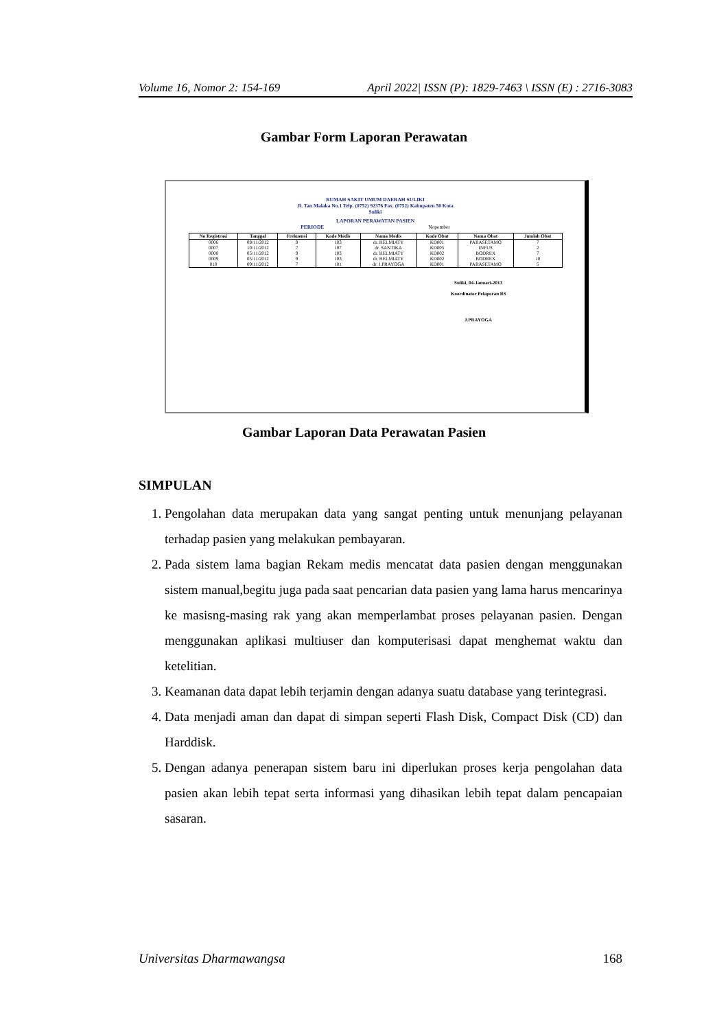Volume 16, Nomor 2: 154-169 April 2022| ISSN (P): 1829-7463 \ ISSN (E) : 2716-3083
Gambar Form Laporan Perawatan
RUMAH SAKIT UMUM DAERAH SULIKI
Jl. Tan Malaka No.1 Telp. (0752) 92376 Fax. (0752) Kabupaten 50 Kota
Suliki
LAPORAN PERAWATAN PASIEN
PERIODE Nopember
| No Registrasi | Tanggal | Frekuensi | Kode Medis | Nama Medis | Kode Obat | Nama Obat | Jumlah Obat |
| --- | --- | --- | --- | --- | --- | --- | --- |
| 0006 | 09/11/2012 | 9 | 103 | dr. HELMIATY | KD001 | PARASETAMO | 7 |
| 0007 | 10/11/2012 | 7 | 107 | dr. SANTIKA | KD005 | INFUS | 2 |
| 0008 | 05/11/2012 | 9 | 103 | dr. HELMIATY | KD002 | BODREX | 7 |
| 0009 | 05/11/2012 | 9 | 103 | dr. HELMIATY | KD002 | BODREX | 10 |
| 010 | 09/11/2012 | 7 | 101 | dr. J.PRAYOGA | KD001 | PARASETAMO | 5 |
Suliki, 04-Januari-2013
Koordinator Pelaporan RS
J.PRAYOGA
Gambar Laporan Data Perawatan Pasien
SIMPULAN
1. Pengolahan data merupakan data yang sangat penting untuk menunjang pelayanan terhadap pasien yang melakukan pembayaran.
2. Pada sistem lama bagian Rekam medis mencatat data pasien dengan menggunakan sistem manual,begitu juga pada saat pencarian data pasien yang lama harus mencarinya ke masisng-masing rak yang akan memperlambat proses pelayanan pasien. Dengan menggunakan aplikasi multiuser dan komputerisasi dapat menghemat waktu dan ketelitian.
3. Keamanan data dapat lebih terjamin dengan adanya suatu database yang terintegrasi.
4. Data menjadi aman dan dapat di simpan seperti Flash Disk, Compact Disk (CD) dan Harddisk.
5. Dengan adanya penerapan sistem baru ini diperlukan proses kerja pengolahan data pasien akan lebih tepat serta informasi yang dihasikan lebih tepat dalam pencapaian sasaran.
Universitas Dharmawangsa 168